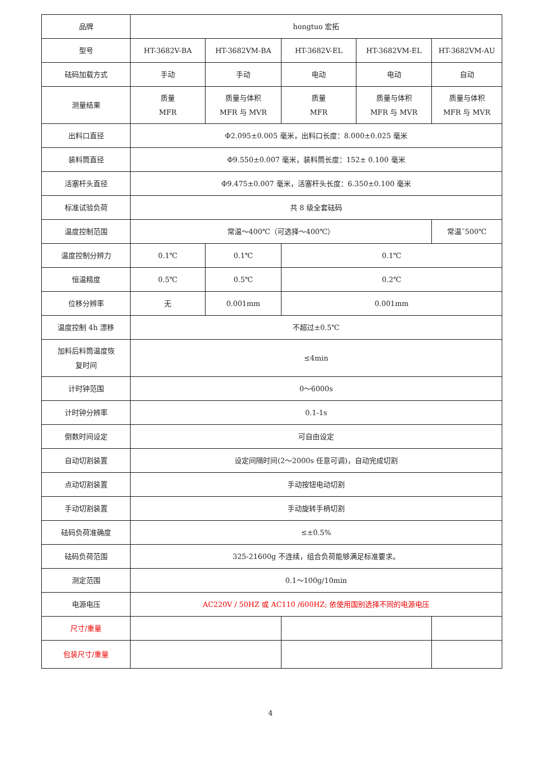| 品牌 | hongtuo 宏拓 | | | | |
| 型号 | HT-3682V-BA | HT-3682VM-BA | HT-3682V-EL | HT-3682VM-EL | HT-3682VM-AU |
| 砝码加载方式 | 手动 | 手动 | 电动 | 电动 | 自动 |
| 测量结果 | 质量 MFR | 质量与体积 MFR 与 MVR | 质量 MFR | 质量与体积 MFR 与 MVR | 质量与体积 MFR 与 MVR |
| 出料口直径 | Φ2.095±0.005 毫米，出料口长度：8.000±0.025 毫米 | | | | |
| 装料筒直径 | Φ9.550±0.007 毫米，装料筒长度：152± 0.100 毫米 | | | | |
| 活塞杆头直径 | Φ9.475±0.007 毫米，活塞杆头长度：6.350±0.100 毫米 | | | | |
| 标准试验负荷 | 共 8 级全套砝码 | | | | |
| 温度控制范围 | 常温～400℃（可选择～400℃） | | | | 常温˜500℃ |
| 温度控制分辨力 | 0.1℃ | 0.1℃ | 0.1℃ | | |
| 恒温精度 | 0.5℃ | 0.5℃ | 0.2℃ | | |
| 位移分辨率 | 无 | 0.001mm | 0.001mm | | |
| 温度控制 4h 漂移 | 不超过±0.5℃ | | | | |
| 加料后料筒温度恢 复时间 | ≤4min | | | | |
| 计时钟范围 | 0～6000s | | | | |
| 计时钟分辨率 | 0.1-1s | | | | |
| 倒数时间设定 | 可自由设定 | | | | |
| 自动切割装置 | 设定间隔时间(2～2000s 任意可调)，自动完成切割 | | | | |
| 点动切割装置 | 手动按钮电动切割 | | | | |
| 手动切割装置 | 手动旋转手柄切割 | | | | |
| 砝码负荷准确度 | ≤±0.5% | | | | |
| 砝码负荷范围 | 325-21600g 不连续，组合负荷能够满足标准要求。 | | | | |
| 测定范围 | 0.1～100g/10min | | | | |
| 电源电压 | AC220V / 50HZ 或 AC110 /600HZ; 依使用国别选择不同的电源电压 | | | | |
| 尺寸/重量 | | | | | |
| 包装尺寸/重量 | | | | | |
4